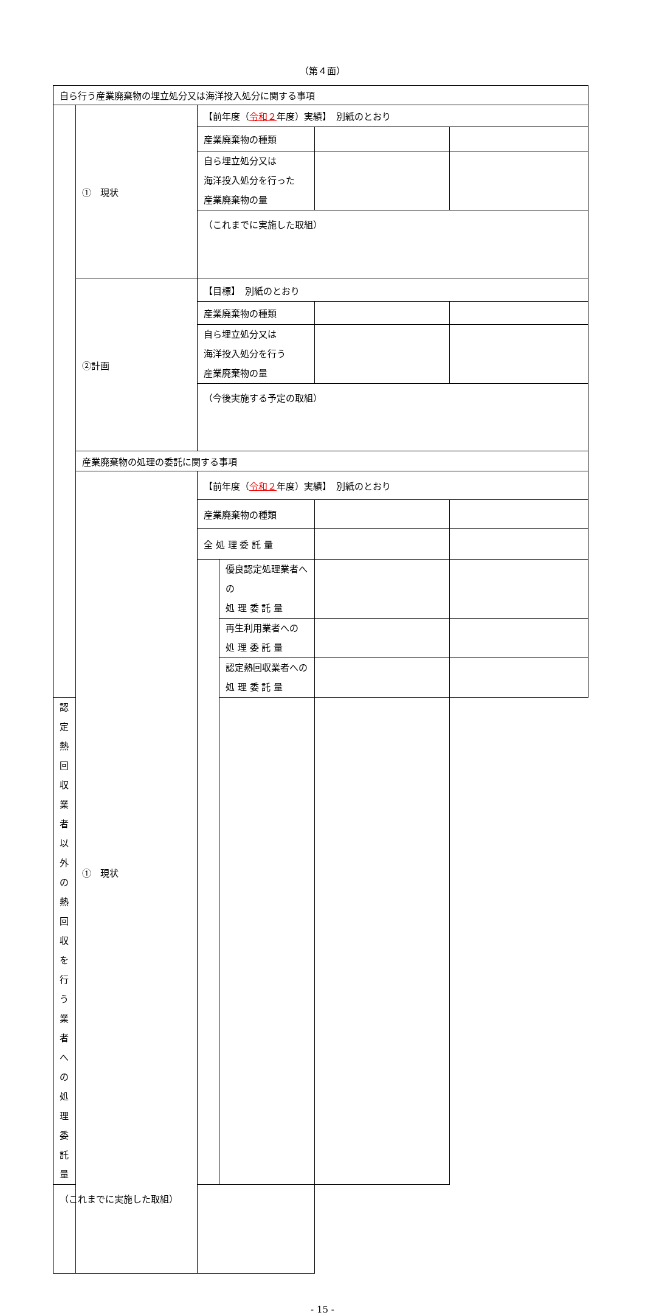（第４面）
| 自ら行う産業廃棄物の埋立処分又は海洋投入処分に関する事項 | | | | | |
| | ① 現状 | 【前年度（ 令和２ 年度）実績】 別紙のとおり | | | |
| | | 産業廃棄物の種類 | | | |
| | | 自ら埋立処分又は 海洋投入処分を行った 産業廃棄物の量 | | | |
| | | （これまでに実施した取組） | | | |
| | ②計画 | 【目標】 別紙のとおり | | | |
| | | 産業廃棄物の種類 | | | |
| | | 自ら埋立処分又は 海洋投入処分を行う 産業廃棄物の量 | | | |
| | | （今後実施する予定の取組） | | | |
| | 産業廃棄物の処理の委託に関する事項 | | | | |
| | ① 現状 | 【前年度（ 令和２ 年度）実績】 別紙のとおり | | | |
| | | 産業廃棄物の種類 | | | |
| | | 全 処 理 委 託 量 | | | |
| | | | 優良認定処理業者への 処 理 委 託 量 | | |
| | | | 再生利用業者への 処 理 委 託 量 | | |
| | | | 認定熱回収業者への 処 理 委 託 量 | | |
| 認定熱回収業者以外の 熱回収を行う業者への 処 理 委 託 量 | | | | | |
| （これまでに実施した取組） | | | | | |
- 15 -